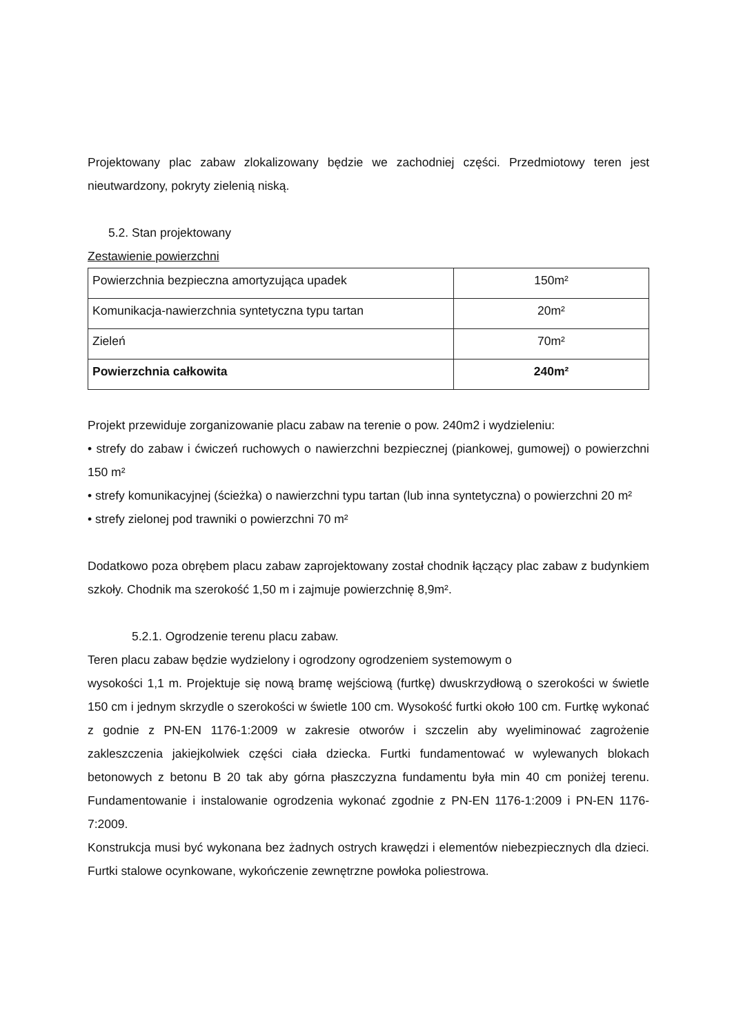Projektowany plac zabaw zlokalizowany będzie we zachodniej części. Przedmiotowy teren jest nieutwardzony, pokryty zielenią niską.
5.2. Stan projektowany
Zestawienie powierzchni
| Powierzchnia bezpieczna amortyzująca upadek | 150m² |
| Komunikacja-nawierzchnia syntetyczna typu tartan | 20m² |
| Zieleń | 70m² |
| Powierzchnia całkowita | 240m² |
Projekt przewiduje zorganizowanie placu zabaw na terenie o pow. 240m2 i wydzieleniu:
• strefy do zabaw i ćwiczeń ruchowych o nawierzchni bezpiecznej (piankowej, gumowej) o powierzchni 150 m²
• strefy komunikacyjnej (ścieżka) o nawierzchni typu tartan (lub inna syntetyczna) o powierzchni 20 m²
• strefy zielonej pod trawniki o powierzchni 70 m²
Dodatkowo poza obrębem placu zabaw zaprojektowany został chodnik łączący plac zabaw z budynkiem szkoły. Chodnik ma szerokość 1,50 m i zajmuje powierzchnię 8,9m².
5.2.1. Ogrodzenie terenu placu zabaw.
Teren placu zabaw będzie wydzielony i ogrodzony ogrodzeniem systemowym o
wysokości 1,1 m. Projektuje się nową bramę wejściową (furtkę) dwuskrzydłową o szerokości w świetle 150 cm i jednym skrzydle o szerokości w świetle 100 cm. Wysokość furtki około 100 cm. Furtkę wykonać z godnie z PN-EN 1176-1:2009 w zakresie otworów i szczelin aby wyeliminować zagrożenie zakleszczenia jakiejkolwiek części ciała dziecka. Furtki fundamentować w wylewanych blokach betonowych z betonu B 20 tak aby górna płaszczyzna fundamentu była min 40 cm poniżej terenu. Fundamentowanie i instalowanie ogrodzenia wykonać zgodnie z PN-EN 1176-1:2009 i PN-EN 1176-7:2009.
Konstrukcja musi być wykonana bez żadnych ostrych krawędzi i elementów niebezpiecznych dla dzieci. Furtki stalowe ocynkowane, wykończenie zewnętrzne powłoka poliestrowa.